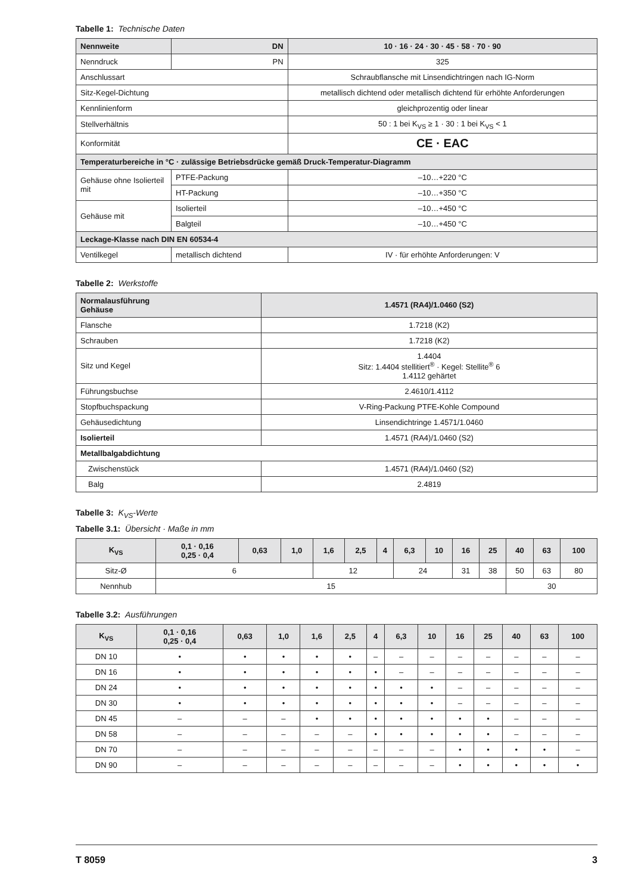Tabelle 1: Technische Daten
| Nennweite | DN | | 10 · 16 · 24 · 30 · 45 · 58 · 70 · 90 |
| Nenndruck | | PN | 325 |
| Anschlussart | | | Schraubflansche mit Linsendichtringen nach IG-Norm |
| Sitz-Kegel-Dichtung | | | metallisch dichtend oder metallisch dichtend für erhöhte Anforderungen |
| Kennlinienform | | | gleichprozentig oder linear |
| Stellverhältnis | | | 50 : 1 bei K<sub>VS</sub> ≥ 1 · 30 : 1 bei K<sub>VS</sub> < 1 |
| Konformität | | | CE · EAC |
| Temperaturbereiche in °C · zulässige Betriebsdrücke gemäß Druck-Temperatur-Diagramm | | | |
| Gehäuse ohne Isolierteil mit | PTFE-Packung | | –10…+220 °C |
| | HT-Packung | | –10…+350 °C |
| Gehäuse mit | Isolierteil | | –10…+450 °C |
| | Balgteil | | –10…+450 °C |
| Leckage-Klasse nach DIN EN 60534-4 | | | |
| Ventilkegel | metallisch dichtend | | IV · für erhöhte Anforderungen: V |
Tabelle 2: Werkstoffe
| Normalausführung Gehäuse | 1.4571 (RA4)/1.0460 (S2) |
| Flansche | 1.7218 (K2) |
| Schrauben | 1.7218 (K2) |
| Sitz und Kegel | 1.4404 Sitz: 1.4404 stellitiert<sup>®</sup> · Kegel: Stellite<sup>®</sup> 6 1.4112 gehärtet |
| Führungsbuchse | 2.4610/1.4112 |
| Stopfbuchspackung | V-Ring-Packung PTFE-Kohle Compound |
| Gehäusedichtung | Linsendichtringe 1.4571/1.0460 |
| Isolierteil | 1.4571 (RA4)/1.0460 (S2) |
| Metallbalgabdichtung | |
| Zwischenstück | 1.4571 (RA4)/1.0460 (S2) |
| Balg | 2.4819 |
Tabelle 3: K<sub>VS</sub>-Werte
Tabelle 3.1: Übersicht · Maße in mm
| K<sub>VS</sub> | 0,1 · 0,16 0,25 · 0,4 | 0,63 | 1,0 | 1,6 | 2,5 | 4 | 6,3 | 10 | 16 | 25 | 40 | 63 | 100 |
| --- | --- | --- | --- | --- | --- | --- | --- | --- | --- | --- | --- | --- | --- |
| Sitz-Ø | 6 | | | 12 | | | 24 | | 31 | 38 | 50 | 63 | 80 |
| Nennhub | 15 | | | | | | | | | | 30 | | |
Tabelle 3.2: Ausführungen
| K<sub>VS</sub> | 0,1 · 0,16 0,25 · 0,4 | 0,63 | 1,0 | 1,6 | 2,5 | 4 | 6,3 | 10 | 16 | 25 | 40 | 63 | 100 |
| --- | --- | --- | --- | --- | --- | --- | --- | --- | --- | --- | --- | --- | --- |
| DN 10 | • | • | • | • | • | – | – | – | – | – | – | – | – |
| DN 16 | • | • | • | • | • | • | – | – | – | – | – | – | – |
| DN 24 | • | • | • | • | • | • | • | • | – | – | – | – | – |
| DN 30 | • | • | • | • | • | • | • | • | – | – | – | – | – |
| DN 45 | – | – | – | • | • | • | • | • | • | • | – | – | – |
| DN 58 | – | – | – | – | – | • | • | • | • | • | – | – | – |
| DN 70 | – | – | – | – | – | – | – | – | • | • | • | • | – |
| DN 90 | – | – | – | – | – | – | – | – | • | • | • | • | • |
T 8059 3